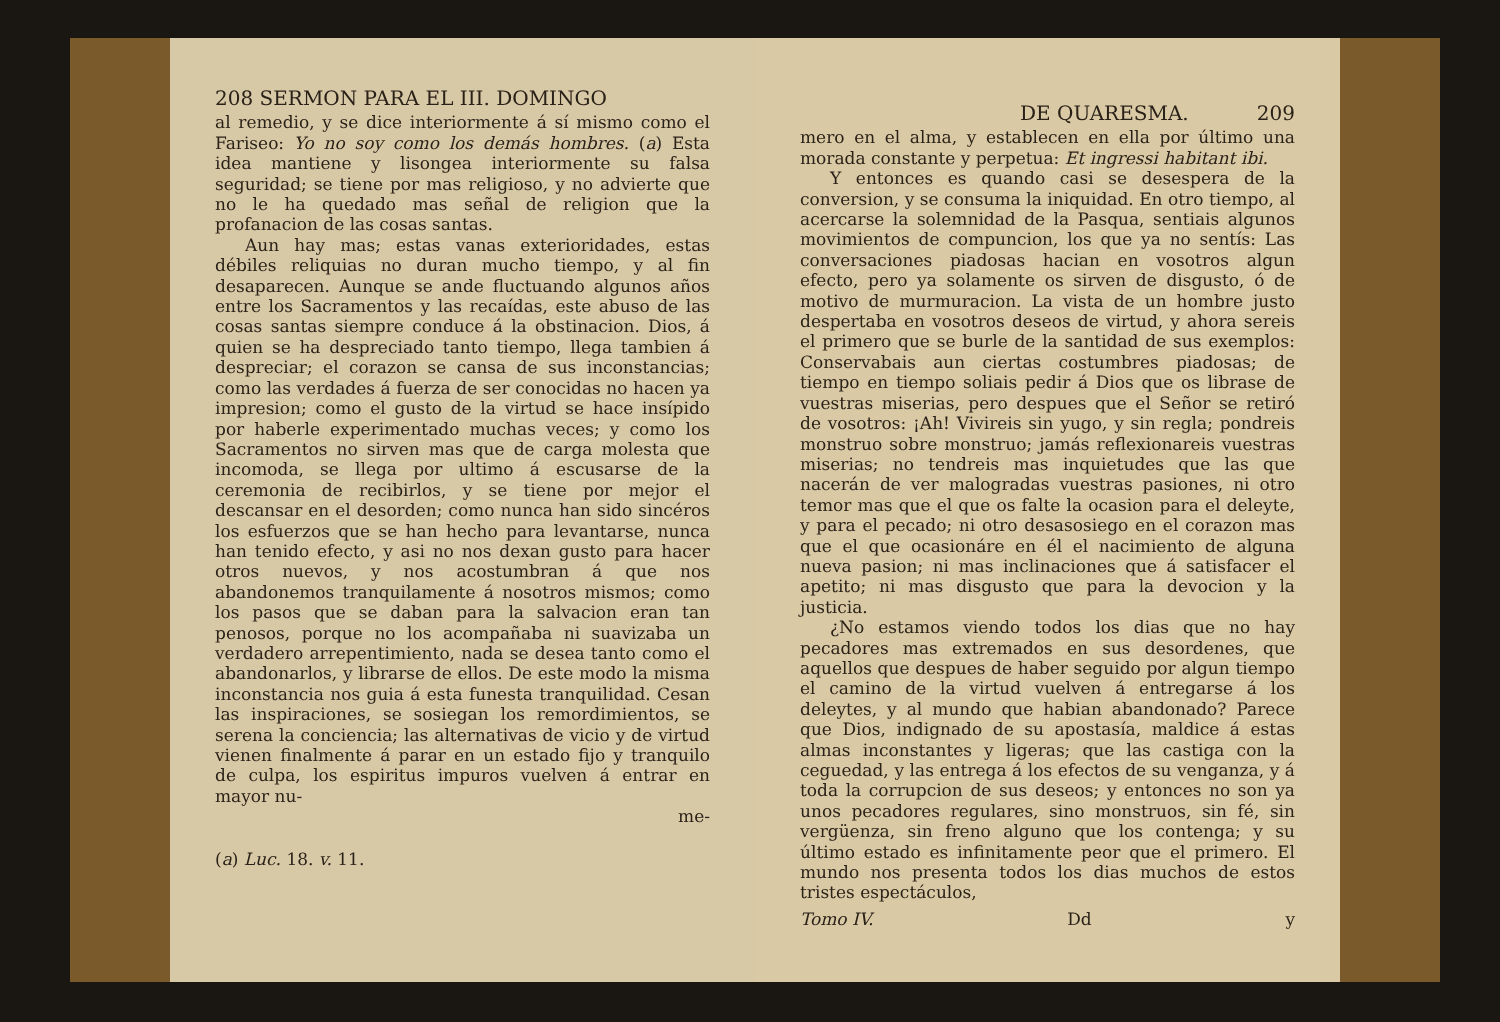208 SERMON PARA EL III. DOMINGO
al remedio, y se dice interiormente á sí mismo como el Fariseo: Yo no soy como los demás hombres. (a) Esta idea mantiene y lisongea interiormente su falsa seguridad; se tiene por mas religioso, y no advierte que no le ha quedado mas señal de religion que la profanacion de las cosas santas.
Aun hay mas; estas vanas exterioridades, estas débiles reliquias no duran mucho tiempo, y al fin desaparecen. Aunque se ande fluctuando algunos años entre los Sacramentos y las recaídas, este abuso de las cosas santas siempre conduce á la obstinacion. Dios, á quien se ha despreciado tanto tiempo, llega tambien á despreciar; el corazon se cansa de sus inconstancias; como las verdades á fuerza de ser conocidas no hacen ya impresion; como el gusto de la virtud se hace insípido por haberle experimentado muchas veces; y como los Sacramentos no sirven mas que de carga molesta que incomoda, se llega por ultimo á escusarse de la ceremonia de recibirlos, y se tiene por mejor el descansar en el desorden; como nunca han sido sincéros los esfuerzos que se han hecho para levantarse, nunca han tenido efecto, y asi no nos dexan gusto para hacer otros nuevos, y nos acostumbran á que nos abandonemos tranquilamente á nosotros mismos; como los pasos que se daban para la salvacion eran tan penosos, porque no los acompañaba ni suavizaba un verdadero arrepentimiento, nada se desea tanto como el abandonarlos, y librarse de ellos. De este modo la misma inconstancia nos guia á esta funesta tranquilidad. Cesan las inspiraciones, se sosiegan los remordimientos, se serena la conciencia; las alternativas de vicio y de virtud vienen finalmente á parar en un estado fijo y tranquilo de culpa, los espiritus impuros vuelven á entrar en mayor nu-
me-
(a) Luc. 18. v. 11.
DE QUARESMA. 209
mero en el alma, y establecen en ella por último una morada constante y perpetua: Et ingressi habitant ibi.
Y entonces es quando casi se desespera de la conversion, y se consuma la iniquidad. En otro tiempo, al acercarse la solemnidad de la Pasqua, sentiais algunos movimientos de compuncion, los que ya no sentís: Las conversaciones piadosas hacian en vosotros algun efecto, pero ya solamente os sirven de disgusto, ó de motivo de murmuracion. La vista de un hombre justo despertaba en vosotros deseos de virtud, y ahora sereis el primero que se burle de la santidad de sus exemplos: Conservabais aun ciertas costumbres piadosas; de tiempo en tiempo soliais pedir á Dios que os librase de vuestras miserias, pero despues que el Señor se retiró de vosotros: ¡Ah! Vivireis sin yugo, y sin regla; pondreis monstruo sobre monstruo; jamás reflexionareis vuestras miserias; no tendreis mas inquietudes que las que nacerán de ver malogradas vuestras pasiones, ni otro temor mas que el que os falte la ocasion para el deleyte, y para el pecado; ni otro desasosiego en el corazon mas que el que ocasionáre en él el nacimiento de alguna nueva pasion; ni mas inclinaciones que á satisfacer el apetito; ni mas disgusto que para la devocion y la justicia.
¿No estamos viendo todos los dias que no hay pecadores mas extremados en sus desordenes, que aquellos que despues de haber seguido por algun tiempo el camino de la virtud vuelven á entregarse á los deleytes, y al mundo que habian abandonado? Parece que Dios, indignado de su apostasía, maldice á estas almas inconstantes y ligeras; que las castiga con la ceguedad, y las entrega á los efectos de su venganza, y á toda la corrupcion de sus deseos; y entonces no son ya unos pecadores regulares, sino monstruos, sin fé, sin vergüenza, sin freno alguno que los contenga; y su último estado es infinitamente peor que el primero. El mundo nos presenta todos los dias muchos de estos tristes espectáculos,
Tomo IV. Dd y